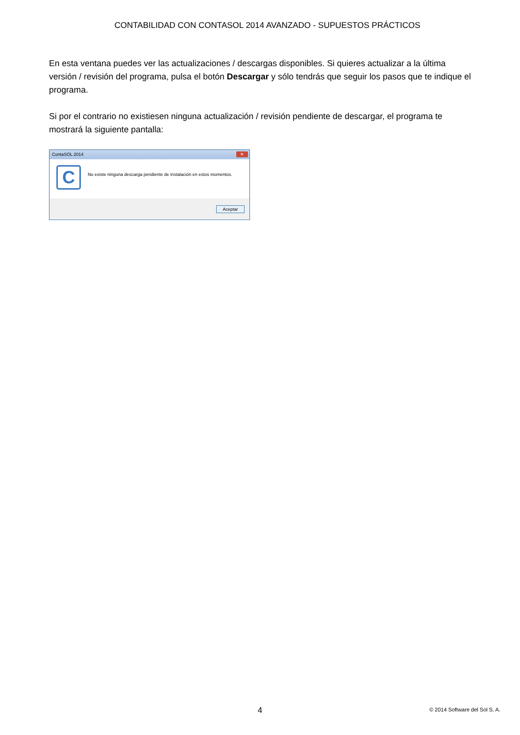CONTABILIDAD CON CONTASOL 2014 AVANZADO - SUPUESTOS PRÁCTICOS
En esta ventana puedes ver las actualizaciones / descargas disponibles. Si quieres actualizar a la última versión / revisión del programa, pulsa el botón Descargar y sólo tendrás que seguir los pasos que te indique el programa.
Si por el contrario no existiesen ninguna actualización / revisión pendiente de descargar, el programa te mostrará la siguiente pantalla:
ContaSOL 2014 ✕
C
No existe ninguna descarga pendiente de instalación en estos momentos.
Aceptar
4
© 2014 Software del Sol S. A.